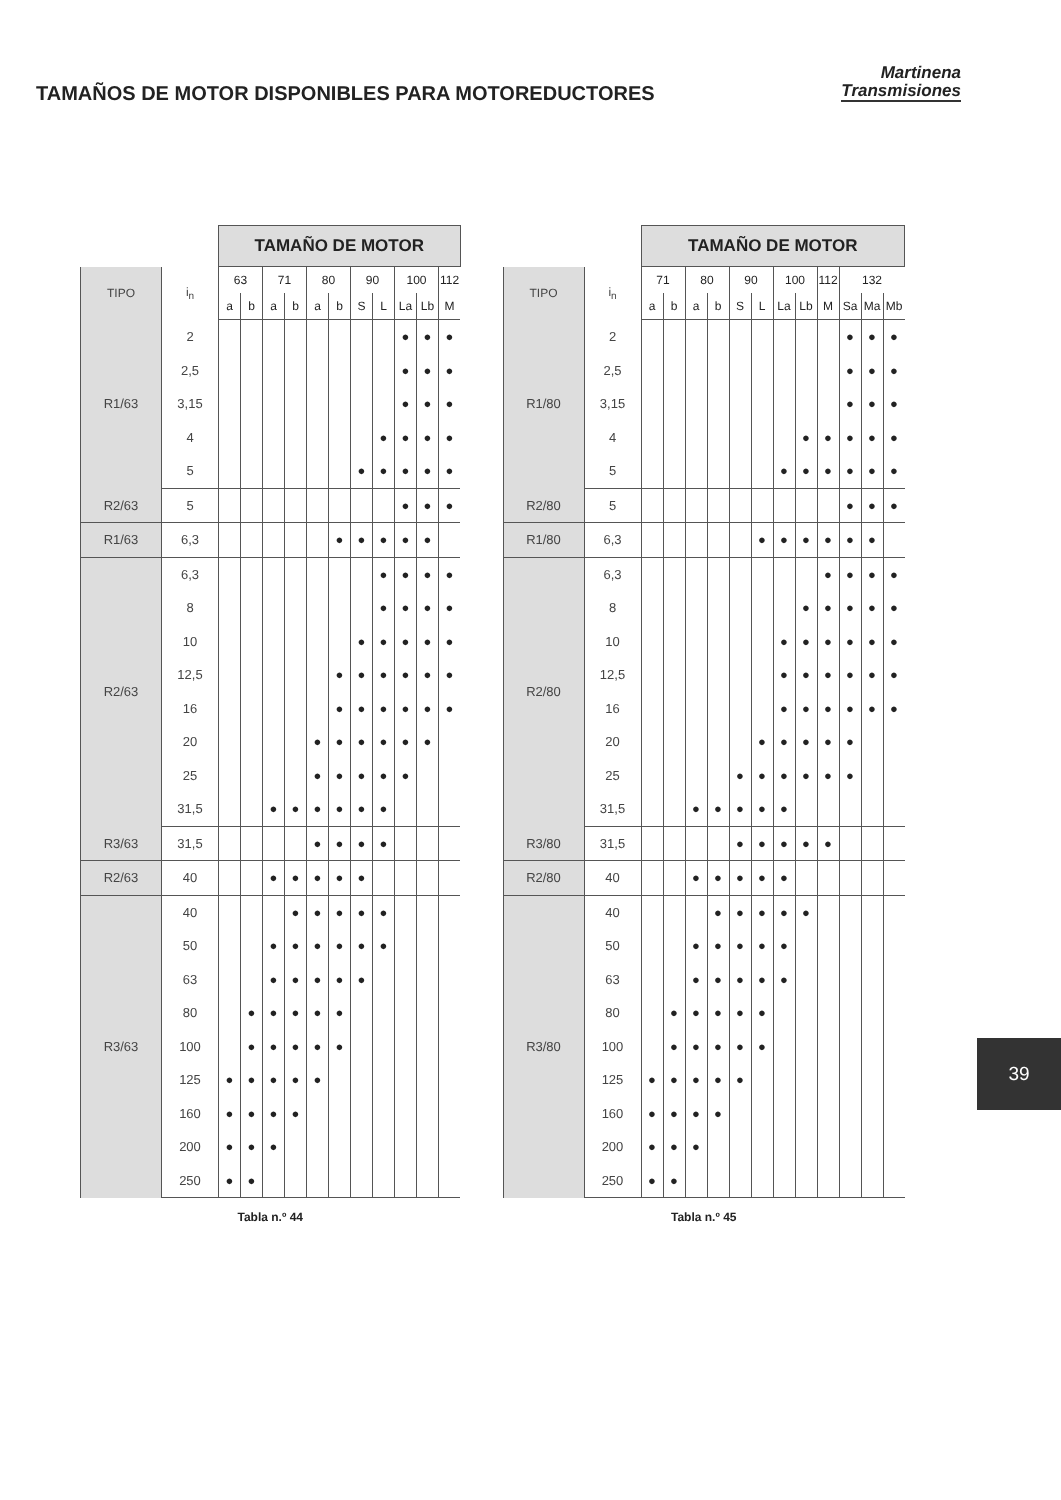TAMAÑOS DE MOTOR DISPONIBLES PARA MOTOREDUCTORES
Martinena
Transmisiones
| | | TAMAÑO DE MOTOR | | | | | | | | | | |
| --- | --- | --- | --- | --- | --- | --- | --- | --- | --- | --- | --- | --- |
| TIPO | i<sub>n</sub> | 63 | | 71 | | 80 | | 90 | | 100 | | 112 |
| | | a | b | a | b | a | b | S | L | La | Lb | M |
| R1/63 | 2 | | | | | | | | | ● | ● | ● |
| | 2,5 | | | | | | | | | ● | ● | ● |
| | 3,15 | | | | | | | | | ● | ● | ● |
| | 4 | | | | | | | | ● | ● | ● | ● |
| | 5 | | | | | | | ● | ● | ● | ● | ● |
| R2/63 | 5 | | | | | | | | | ● | ● | ● |
| R1/63 | 6,3 | | | | | | ● | ● | ● | ● | ● | |
| R2/63 | 6,3 | | | | | | | | ● | ● | ● | ● |
| | 8 | | | | | | | | ● | ● | ● | ● |
| | 10 | | | | | | | ● | ● | ● | ● | ● |
| | 12,5 | | | | | | ● | ● | ● | ● | ● | ● |
| | 16 | | | | | | ● | ● | ● | ● | ● | ● |
| | 20 | | | | | ● | ● | ● | ● | ● | ● | |
| | 25 | | | | | ● | ● | ● | ● | ● | | |
| | 31,5 | | | ● | ● | ● | ● | ● | ● | | | |
| R3/63 | 31,5 | | | | | ● | ● | ● | ● | | | |
| R2/63 | 40 | | | ● | ● | ● | ● | ● | | | | |
| R3/63 | 40 | | | | ● | ● | ● | ● | ● | | | |
| | 50 | | | ● | ● | ● | ● | ● | ● | | | |
| | 63 | | | ● | ● | ● | ● | ● | | | | |
| | 80 | | ● | ● | ● | ● | ● | | | | | |
| | 100 | | ● | ● | ● | ● | ● | | | | | |
| | 125 | ● | ● | ● | ● | ● | | | | | | |
| | 160 | ● | ● | ● | ● | | | | | | | |
| | 200 | ● | ● | ● | | | | | | | | |
| | 250 | ● | ● | | | | | | | | | |
Tabla n.º 44
| | | TAMAÑO DE MOTOR | | | | | | | | | | | |
| --- | --- | --- | --- | --- | --- | --- | --- | --- | --- | --- | --- | --- | --- |
| TIPO | i<sub>n</sub> | 71 | | 80 | | 90 | | 100 | | 112 | 132 | | |
| | | a | b | a | b | S | L | La | Lb | M | Sa | Ma | Mb |
| R1/80 | 2 | | | | | | | | | | ● | ● | ● |
| | 2,5 | | | | | | | | | | ● | ● | ● |
| | 3,15 | | | | | | | | | | ● | ● | ● |
| | 4 | | | | | | | | ● | ● | ● | ● | ● |
| | 5 | | | | | | | ● | ● | ● | ● | ● | ● |
| R2/80 | 5 | | | | | | | | | | ● | ● | ● |
| R1/80 | 6,3 | | | | | | ● | ● | ● | ● | ● | ● | |
| R2/80 | 6,3 | | | | | | | | | ● | ● | ● | ● |
| | 8 | | | | | | | | ● | ● | ● | ● | ● |
| | 10 | | | | | | | ● | ● | ● | ● | ● | ● |
| | 12,5 | | | | | | | ● | ● | ● | ● | ● | ● |
| | 16 | | | | | | | ● | ● | ● | ● | ● | ● |
| | 20 | | | | | | ● | ● | ● | ● | ● | | |
| | 25 | | | | | ● | ● | ● | ● | ● | ● | | |
| | 31,5 | | | ● | ● | ● | ● | ● | | | | | |
| R3/80 | 31,5 | | | | | ● | ● | ● | ● | ● | | | |
| R2/80 | 40 | | | ● | ● | ● | ● | ● | | | | | |
| R3/80 | 40 | | | | ● | ● | ● | ● | ● | | | | |
| | 50 | | | ● | ● | ● | ● | ● | | | | | |
| | 63 | | | ● | ● | ● | ● | ● | | | | | |
| | 80 | | ● | ● | ● | ● | ● | | | | | | |
| | 100 | | ● | ● | ● | ● | ● | | | | | | |
| | 125 | ● | ● | ● | ● | ● | | | | | | | |
| | 160 | ● | ● | ● | ● | | | | | | | | |
| | 200 | ● | ● | ● | | | | | | | | | |
| | 250 | ● | ● | | | | | | | | | | |
Tabla n.º 45
39